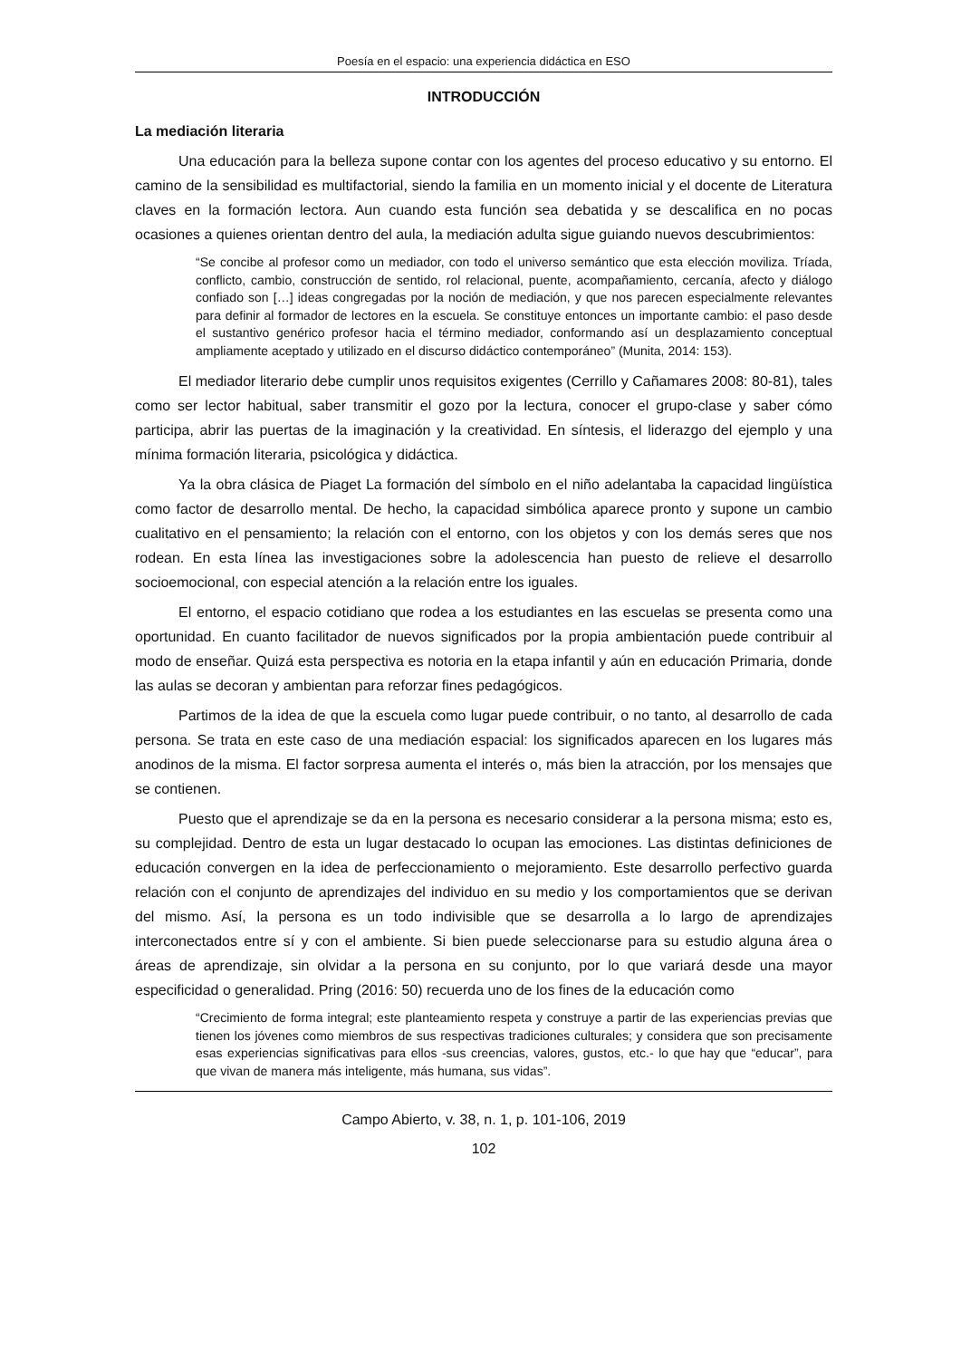Poesía en el espacio: una experiencia didáctica en ESO
INTRODUCCIÓN
La mediación literaria
Una educación para la belleza supone contar con los agentes del proceso educativo y su entorno. El camino de la sensibilidad es multifactorial, siendo la familia en un momento inicial y el docente de Literatura claves en la formación lectora. Aun cuando esta función sea debatida y se descalifica en no pocas ocasiones a quienes orientan dentro del aula, la mediación adulta sigue guiando nuevos descubrimientos:
“Se concibe al profesor como un mediador, con todo el universo semántico que esta elección moviliza. Tríada, conflicto, cambio, construcción de sentido, rol relacional, puente, acompañamiento, cercanía, afecto y diálogo confiado son […] ideas congregadas por la noción de mediación, y que nos parecen especialmente relevantes para definir al formador de lectores en la escuela. Se constituye entonces un importante cambio: el paso desde el sustantivo genérico profesor hacia el término mediador, conformando así un desplazamiento conceptual ampliamente aceptado y utilizado en el discurso didáctico contemporáneo” (Munita, 2014: 153).
El mediador literario debe cumplir unos requisitos exigentes (Cerrillo y Cañamares 2008: 80-81), tales como ser lector habitual, saber transmitir el gozo por la lectura, conocer el grupo-clase y saber cómo participa, abrir las puertas de la imaginación y la creatividad. En síntesis, el liderazgo del ejemplo y una mínima formación literaria, psicológica y didáctica.
Ya la obra clásica de Piaget La formación del símbolo en el niño adelantaba la capacidad lingüística como factor de desarrollo mental. De hecho, la capacidad simbólica aparece pronto y supone un cambio cualitativo en el pensamiento; la relación con el entorno, con los objetos y con los demás seres que nos rodean. En esta línea las investigaciones sobre la adolescencia han puesto de relieve el desarrollo socioemocional, con especial atención a la relación entre los iguales.
El entorno, el espacio cotidiano que rodea a los estudiantes en las escuelas se presenta como una oportunidad. En cuanto facilitador de nuevos significados por la propia ambientación puede contribuir al modo de enseñar. Quizá esta perspectiva es notoria en la etapa infantil y aún en educación Primaria, donde las aulas se decoran y ambientan para reforzar fines pedagógicos.
Partimos de la idea de que la escuela como lugar puede contribuir, o no tanto, al desarrollo de cada persona. Se trata en este caso de una mediación espacial: los significados aparecen en los lugares más anodinos de la misma. El factor sorpresa aumenta el interés o, más bien la atracción, por los mensajes que se contienen.
Puesto que el aprendizaje se da en la persona es necesario considerar a la persona misma; esto es, su complejidad. Dentro de esta un lugar destacado lo ocupan las emociones. Las distintas definiciones de educación convergen en la idea de perfeccionamiento o mejoramiento. Este desarrollo perfectivo guarda relación con el conjunto de aprendizajes del individuo en su medio y los comportamientos que se derivan del mismo. Así, la persona es un todo indivisible que se desarrolla a lo largo de aprendizajes interconectados entre sí y con el ambiente. Si bien puede seleccionarse para su estudio alguna área o áreas de aprendizaje, sin olvidar a la persona en su conjunto, por lo que variará desde una mayor especificidad o generalidad. Pring (2016: 50) recuerda uno de los fines de la educación como
“Crecimiento de forma integral; este planteamiento respeta y construye a partir de las experiencias previas que tienen los jóvenes como miembros de sus respectivas tradiciones culturales; y considera que son precisamente esas experiencias significativas para ellos -sus creencias, valores, gustos, etc.- lo que hay que “educar”, para que vivan de manera más inteligente, más humana, sus vidas”.
Campo Abierto, v. 38, n. 1, p. 101-106, 2019
102